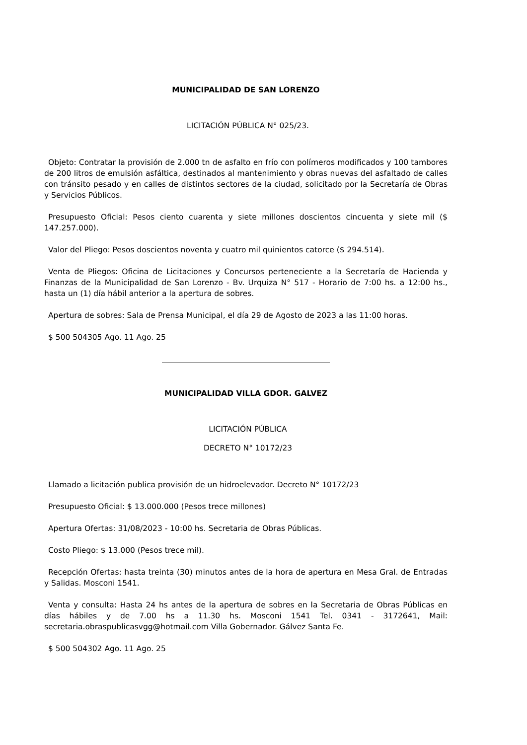MUNICIPALIDAD DE SAN LORENZO
LICITACIÓN PÚBLICA N° 025/23.
Objeto: Contratar la provisión de 2.000 tn de asfalto en frío con polímeros modificados y 100 tambores de 200 litros de emulsión asfáltica, destinados al mantenimiento y obras nuevas del asfaltado de calles con tránsito pesado y en calles de distintos sectores de la ciudad, solicitado por la Secretaría de Obras y Servicios Públicos.
Presupuesto Oficial: Pesos ciento cuarenta y siete millones doscientos cincuenta y siete mil ($ 147.257.000).
Valor del Pliego: Pesos doscientos noventa y cuatro mil quinientos catorce ($ 294.514).
Venta de Pliegos: Oficina de Licitaciones y Concursos perteneciente a la Secretaría de Hacienda y Finanzas de la Municipalidad de San Lorenzo - Bv. Urquiza N° 517 - Horario de 7:00 hs. a 12:00 hs., hasta un (1) día hábil anterior a la apertura de sobres.
Apertura de sobres: Sala de Prensa Municipal, el día 29 de Agosto de 2023 a las 11:00 horas.
$ 500 504305 Ago. 11 Ago. 25
MUNICIPALIDAD VILLA GDOR. GALVEZ
LICITACIÓN PÚBLICA
DECRETO N° 10172/23
Llamado a licitación publica provisión de un hidroelevador. Decreto N° 10172/23
Presupuesto Oficial: $ 13.000.000 (Pesos trece millones)
Apertura Ofertas: 31/08/2023 - 10:00 hs. Secretaria de Obras Públicas.
Costo Pliego: $ 13.000 (Pesos trece mil).
Recepción Ofertas: hasta treinta (30) minutos antes de la hora de apertura en Mesa Gral. de Entradas y Salidas. Mosconi 1541.
Venta y consulta: Hasta 24 hs antes de la apertura de sobres en la Secretaria de Obras Públicas en días hábiles y de 7.00 hs a 11.30 hs. Mosconi 1541 Tel. 0341 - 3172641, Mail: secretaria.obraspublicasvgg@hotmail.com Villa Gobernador. Gálvez Santa Fe.
$ 500 504302 Ago. 11 Ago. 25